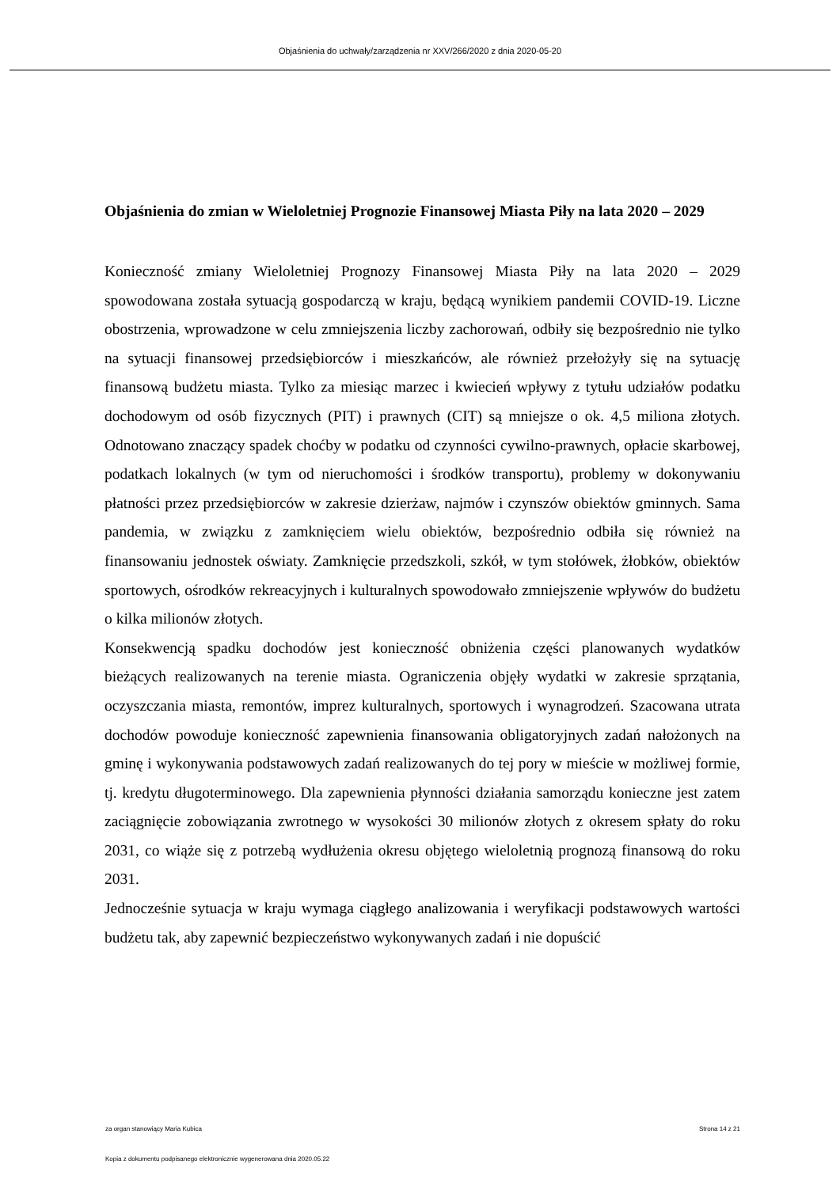Objaśnienia do uchwały/zarządzenia nr XXV/266/2020 z dnia 2020-05-20
Objaśnienia do zmian w Wieloletniej Prognozie Finansowej Miasta Piły na lata 2020 – 2029
Konieczność zmiany Wieloletniej Prognozy Finansowej Miasta Piły na lata 2020 – 2029 spowodowana została sytuacją gospodarczą w kraju, będącą wynikiem pandemii COVID-19. Liczne obostrzenia, wprowadzone w celu zmniejszenia liczby zachorowań, odbiły się bezpośrednio nie tylko na sytuacji finansowej przedsiębiorców i mieszkańców, ale również przełożyły się na sytuację finansową budżetu miasta. Tylko za miesiąc marzec i kwiecień wpływy z tytułu udziałów podatku dochodowym od osób fizycznych (PIT) i prawnych (CIT) są mniejsze o ok. 4,5 miliona złotych. Odnotowano znaczący spadek choćby w podatku od czynności cywilno-prawnych, opłacie skarbowej, podatkach lokalnych (w tym od nieruchomości i środków transportu), problemy w dokonywaniu płatności przez przedsiębiorców w zakresie dzierżaw, najmów i czynszów obiektów gminnych. Sama pandemia, w związku z zamknięciem wielu obiektów, bezpośrednio odbiła się również na finansowaniu jednostek oświaty. Zamknięcie przedszkoli, szkół, w tym stołówek, żłobków, obiektów sportowych, ośrodków rekreacyjnych i kulturalnych spowodowało zmniejszenie wpływów do budżetu o kilka milionów złotych.
Konsekwencją spadku dochodów jest konieczność obniżenia części planowanych wydatków bieżących realizowanych na terenie miasta. Ograniczenia objęły wydatki w zakresie sprzątania, oczyszczania miasta, remontów, imprez kulturalnych, sportowych i wynagrodzeń. Szacowana utrata dochodów powoduje konieczność zapewnienia finansowania obligatoryjnych zadań nałożonych na gminę i wykonywania podstawowych zadań realizowanych do tej pory w mieście w możliwej formie, tj. kredytu długoterminowego. Dla zapewnienia płynności działania samorządu konieczne jest zatem zaciągnięcie zobowiązania zwrotnego w wysokości 30 milionów złotych z okresem spłaty do roku 2031, co wiąże się z potrzebą wydłużenia okresu objętego wieloletnią prognozą finansową do roku 2031.
Jednocześnie sytuacja w kraju wymaga ciągłego analizowania i weryfikacji podstawowych wartości budżetu tak, aby zapewnić bezpieczeństwo wykonywanych zadań i nie dopuścić
za organ stanowiący Maria Kubica Strona 14 z 21
Kopia z dokumentu podpisanego elektronicznie wygenerowana dnia 2020.05.22